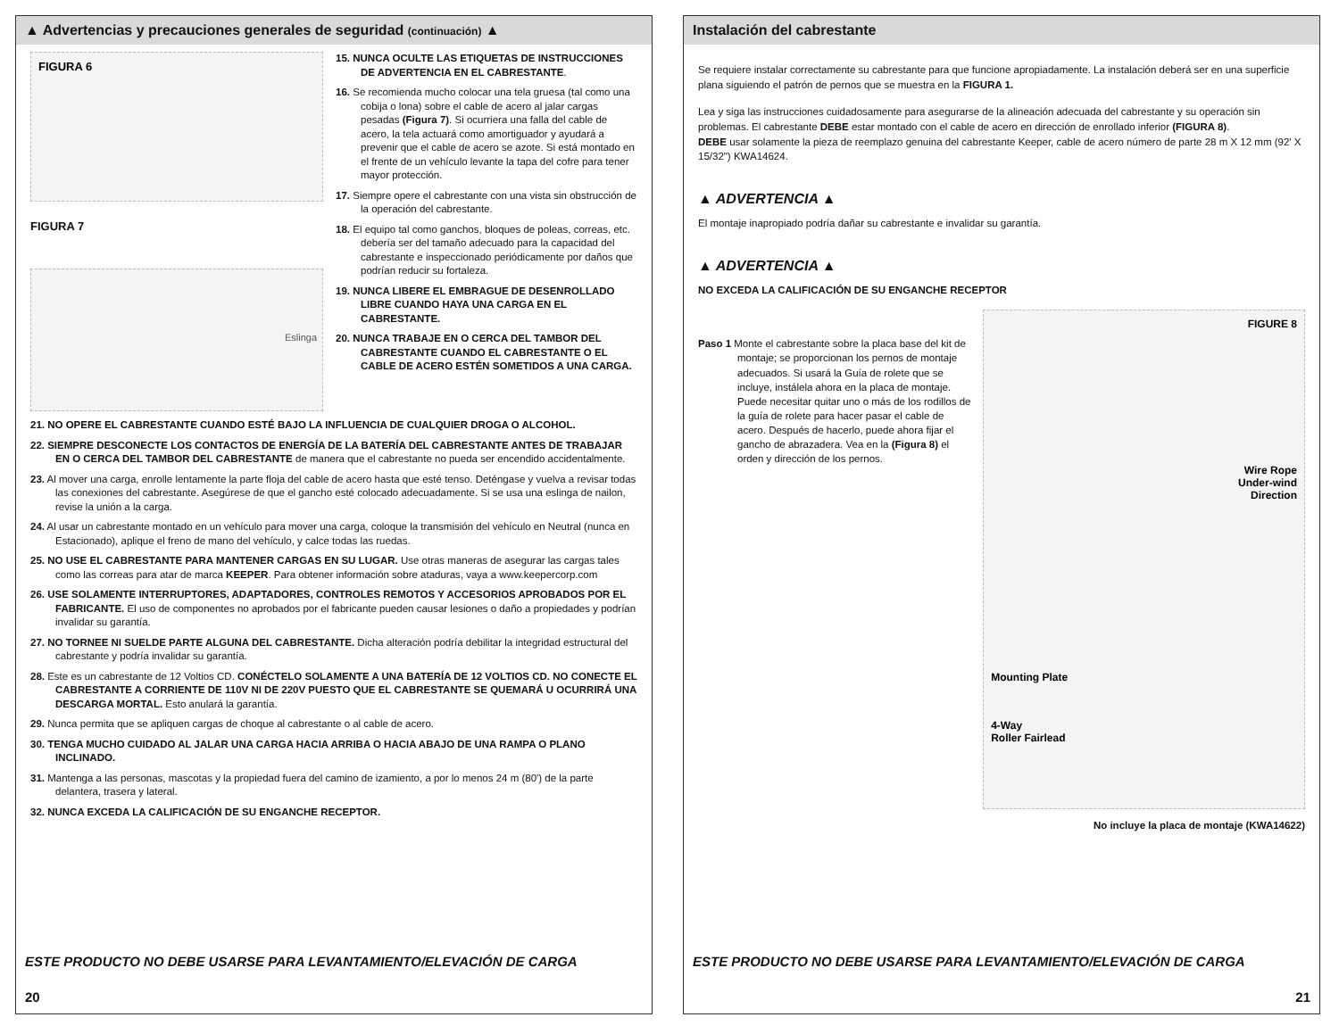▲ Advertencias y precauciones generales de seguridad (continuación) ▲
FIGURA 6
FIGURA 7
Eslinga
15. NUNCA OCULTE LAS ETIQUETAS DE INSTRUCCIONES DE ADVERTENCIA EN EL CABRESTANTE.
16. Se recomienda mucho colocar una tela gruesa (tal como una cobija o lona) sobre el cable de acero al jalar cargas pesadas (Figura 7). Si ocurriera una falla del cable de acero, la tela actuará como amortiguador y ayudará a prevenir que el cable de acero se azote. Si está montado en el frente de un vehículo levante la tapa del cofre para tener mayor protección.
17. Siempre opere el cabrestante con una vista sin obstrucción de la operación del cabrestante.
18. El equipo tal como ganchos, bloques de poleas, correas, etc. debería ser del tamaño adecuado para la capacidad del cabrestante e inspeccionado periódicamente por daños que podrían reducir su fortaleza.
19. NUNCA LIBERE EL EMBRAGUE DE DESENROLLADO LIBRE CUANDO HAYA UNA CARGA EN EL CABRESTANTE.
20. NUNCA TRABAJE EN O CERCA DEL TAMBOR DEL CABRESTANTE CUANDO EL CABRESTANTE O EL CABLE DE ACERO ESTÉN SOMETIDOS A UNA CARGA.
21. NO OPERE EL CABRESTANTE CUANDO ESTÉ BAJO LA INFLUENCIA DE CUALQUIER DROGA O ALCOHOL.
22. SIEMPRE DESCONECTE LOS CONTACTOS DE ENERGÍA DE LA BATERÍA DEL CABRESTANTE ANTES DE TRABAJAR EN O CERCA DEL TAMBOR DEL CABRESTANTE de manera que el cabrestante no pueda ser encendido accidentalmente.
23. Al mover una carga, enrolle lentamente la parte floja del cable de acero hasta que esté tenso. Deténgase y vuelva a revisar todas las conexiones del cabrestante. Asegúrese de que el gancho esté colocado adecuadamente. Si se usa una eslinga de nailon, revise la unión a la carga.
24. Al usar un cabrestante montado en un vehículo para mover una carga, coloque la transmisión del vehículo en Neutral (nunca en Estacionado), aplique el freno de mano del vehículo, y calce todas las ruedas.
25. NO USE EL CABRESTANTE PARA MANTENER CARGAS EN SU LUGAR. Use otras maneras de asegurar las cargas tales como las correas para atar de marca KEEPER. Para obtener información sobre ataduras, vaya a www.keepercorp.com
26. USE SOLAMENTE INTERRUPTORES, ADAPTADORES, CONTROLES REMOTOS Y ACCESORIOS APROBADOS POR EL FABRICANTE. El uso de componentes no aprobados por el fabricante pueden causar lesiones o daño a propiedades y podrían invalidar su garantía.
27. NO TORNEE NI SUELDE PARTE ALGUNA DEL CABRESTANTE. Dicha alteración podría debilitar la integridad estructural del cabrestante y podría invalidar su garantía.
28. Este es un cabrestante de 12 Voltios CD. CONÉCTELO SOLAMENTE A UNA BATERÍA DE 12 VOLTIOS CD. NO CONECTE EL CABRESTANTE A CORRIENTE DE 110V NI DE 220V PUESTO QUE EL CABRESTANTE SE QUEMARÁ U OCURRIRÁ UNA DESCARGA MORTAL. Esto anulará la garantía.
29. Nunca permita que se apliquen cargas de choque al cabrestante o al cable de acero.
30. TENGA MUCHO CUIDADO AL JALAR UNA CARGA HACIA ARRIBA O HACIA ABAJO DE UNA RAMPA O PLANO INCLINADO.
31. Mantenga a las personas, mascotas y la propiedad fuera del camino de izamiento, a por lo menos 24 m (80') de la parte delantera, trasera y lateral.
32. NUNCA EXCEDA LA CALIFICACIÓN DE SU ENGANCHE RECEPTOR.
ESTE PRODUCTO NO DEBE USARSE PARA LEVANTAMIENTO/ELEVACIÓN DE CARGA
20
Instalación del cabrestante
Se requiere instalar correctamente su cabrestante para que funcione apropiadamente. La instalación deberá ser en una superficie plana siguiendo el patrón de pernos que se muestra en la FIGURA 1.
Lea y siga las instrucciones cuidadosamente para asegurarse de la alineación adecuada del cabrestante y su operación sin problemas. El cabrestante DEBE estar montado con el cable de acero en dirección de enrollado inferior (FIGURA 8).
DEBE usar solamente la pieza de reemplazo genuina del cabrestante Keeper, cable de acero número de parte 28 m X 12 mm (92' X 15/32") KWA14624.
▲ ADVERTENCIA ▲
El montaje inapropiado podría dañar su cabrestante e invalidar su garantía.
▲ ADVERTENCIA ▲
NO EXCEDA LA CALIFICACIÓN DE SU ENGANCHE RECEPTOR
Paso 1 Monte el cabrestante sobre la placa base del kit de montaje; se proporcionan los pernos de montaje adecuados. Si usará la Guía de rolete que se incluye, instálela ahora en la placa de montaje. Puede necesitar quitar uno o más de los rodillos de la guía de rolete para hacer pasar el cable de acero. Después de hacerlo, puede ahora fijar el gancho de abrazadera. Vea en la (Figura 8) el orden y dirección de los pernos.
FIGURE 8
Wire Rope
Under-wind
Direction
Mounting Plate
4-Way
Roller Fairlead
No incluye la placa de montaje (KWA14622)
ESTE PRODUCTO NO DEBE USARSE PARA LEVANTAMIENTO/ELEVACIÓN DE CARGA
21